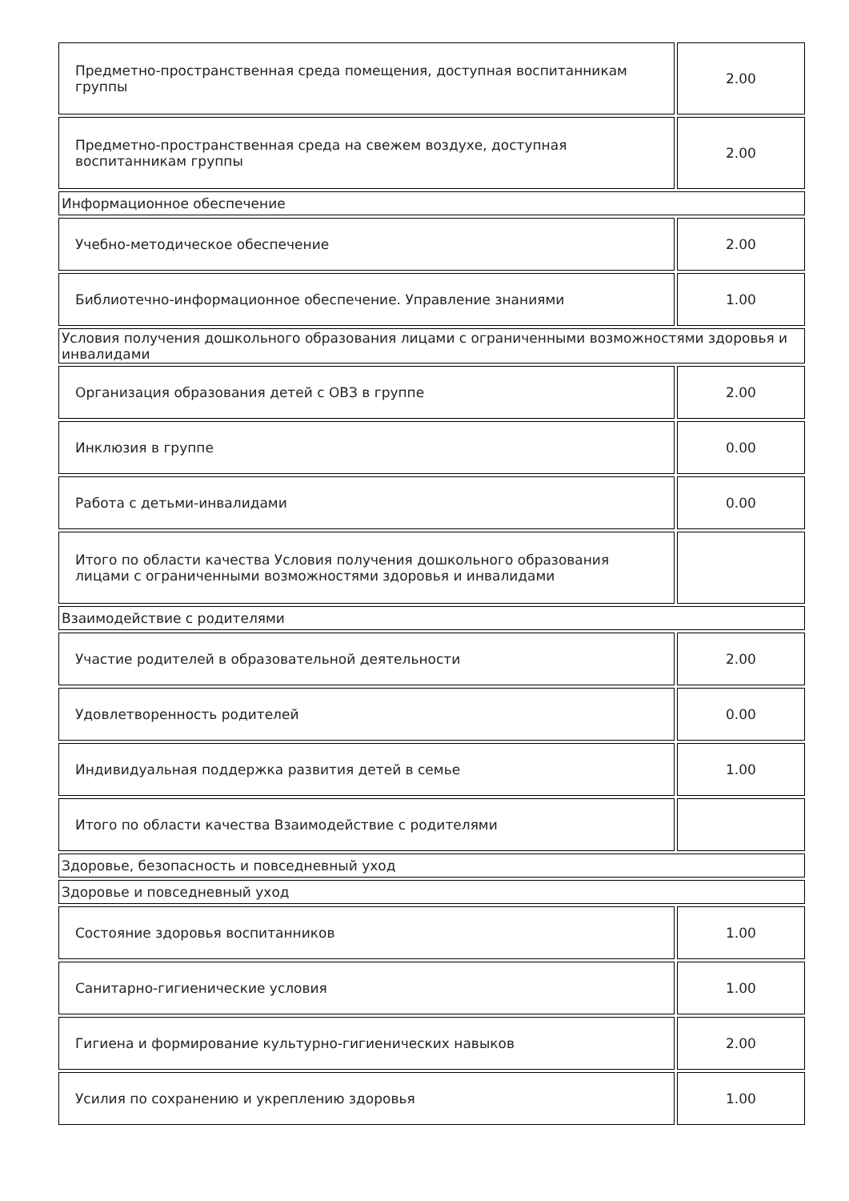| Предметно-пространственная среда помещения, доступная воспитанникам группы | 2.00 |
| Предметно-пространственная среда на свежем воздухе, доступная воспитанникам группы | 2.00 |
| Информационное обеспечение | |
| Учебно-методическое обеспечение | 2.00 |
| Библиотечно-информационное обеспечение. Управление знаниями | 1.00 |
| Условия получения дошкольного образования лицами с ограниченными возможностями здоровья и инвалидами | |
| Организация образования детей с ОВЗ в группе | 2.00 |
| Инклюзия в группе | 0.00 |
| Работа с детьми-инвалидами | 0.00 |
| Итого по области качества Условия получения дошкольного образования лицами с ограниченными возможностями здоровья и инвалидами | |
| Взаимодействие с родителями | |
| Участие родителей в образовательной деятельности | 2.00 |
| Удовлетворенность родителей | 0.00 |
| Индивидуальная поддержка развития детей в семье | 1.00 |
| Итого по области качества Взаимодействие с родителями | |
| Здоровье, безопасность и повседневный уход | |
| Здоровье и повседневный уход | |
| Состояние здоровья воспитанников | 1.00 |
| Санитарно-гигиенические условия | 1.00 |
| Гигиена и формирование культурно-гигиенических навыков | 2.00 |
| Усилия по сохранению и укреплению здоровья | 1.00 |